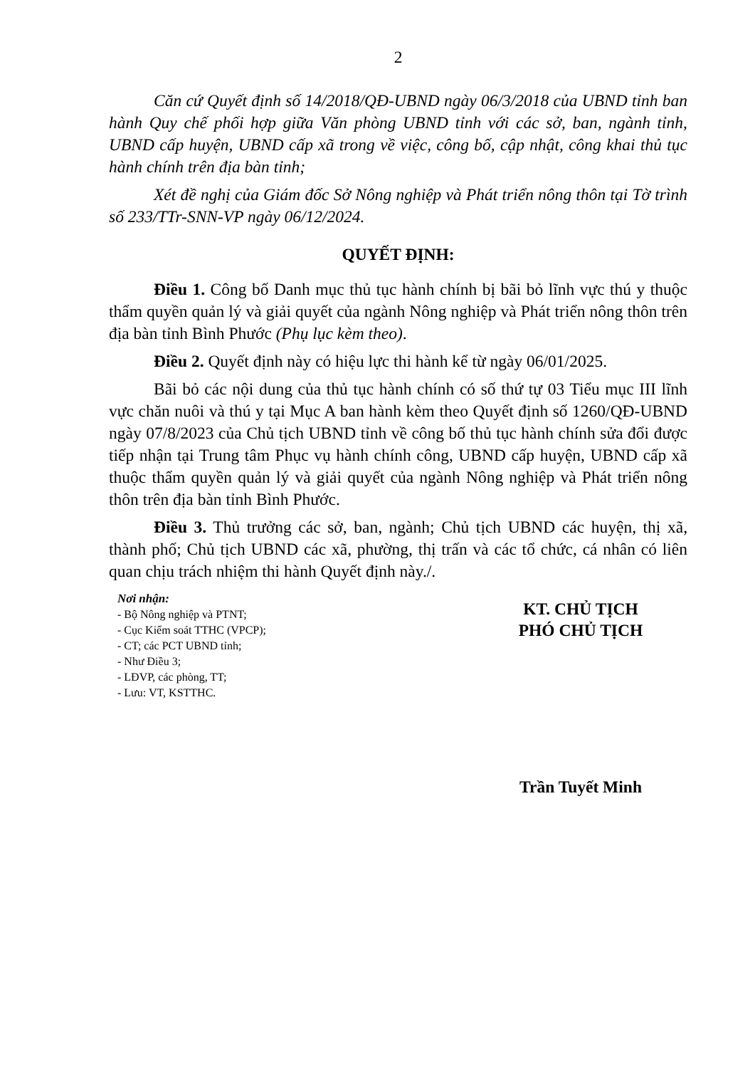2
Căn cứ Quyết định số 14/2018/QĐ-UBND ngày 06/3/2018 của UBND tỉnh ban hành Quy chế phối hợp giữa Văn phòng UBND tỉnh với các sở, ban, ngành tỉnh, UBND cấp huyện, UBND cấp xã trong về việc, công bố, cập nhật, công khai thủ tục hành chính trên địa bàn tỉnh;
Xét đề nghị của Giám đốc Sở Nông nghiệp và Phát triển nông thôn tại Tờ trình số 233/TTr-SNN-VP ngày 06/12/2024.
QUYẾT ĐỊNH:
Điều 1. Công bố Danh mục thủ tục hành chính bị bãi bỏ lĩnh vực thú y thuộc thẩm quyền quản lý và giải quyết của ngành Nông nghiệp và Phát triển nông thôn trên địa bàn tỉnh Bình Phước (Phụ lục kèm theo).
Điều 2. Quyết định này có hiệu lực thi hành kể từ ngày 06/01/2025.
Bãi bỏ các nội dung của thủ tục hành chính có số thứ tự 03 Tiểu mục III lĩnh vực chăn nuôi và thú y tại Mục A ban hành kèm theo Quyết định số 1260/QĐ-UBND ngày 07/8/2023 của Chủ tịch UBND tỉnh về công bố thủ tục hành chính sửa đổi được tiếp nhận tại Trung tâm Phục vụ hành chính công, UBND cấp huyện, UBND cấp xã thuộc thẩm quyền quản lý và giải quyết của ngành Nông nghiệp và Phát triển nông thôn trên địa bàn tỉnh Bình Phước.
Điều 3. Thủ trưởng các sở, ban, ngành; Chủ tịch UBND các huyện, thị xã, thành phố; Chủ tịch UBND các xã, phường, thị trấn và các tổ chức, cá nhân có liên quan chịu trách nhiệm thi hành Quyết định này./.
Nơi nhận:
- Bộ Nông nghiệp và PTNT;
- Cục Kiểm soát TTHC (VPCP);
- CT; các PCT UBND tỉnh;
- Như Điều 3;
- LĐVP, các phòng, TT;
- Lưu: VT, KSTTHC.
KT. CHỦ TỊCH
PHÓ CHỦ TỊCH
Trần Tuyết Minh